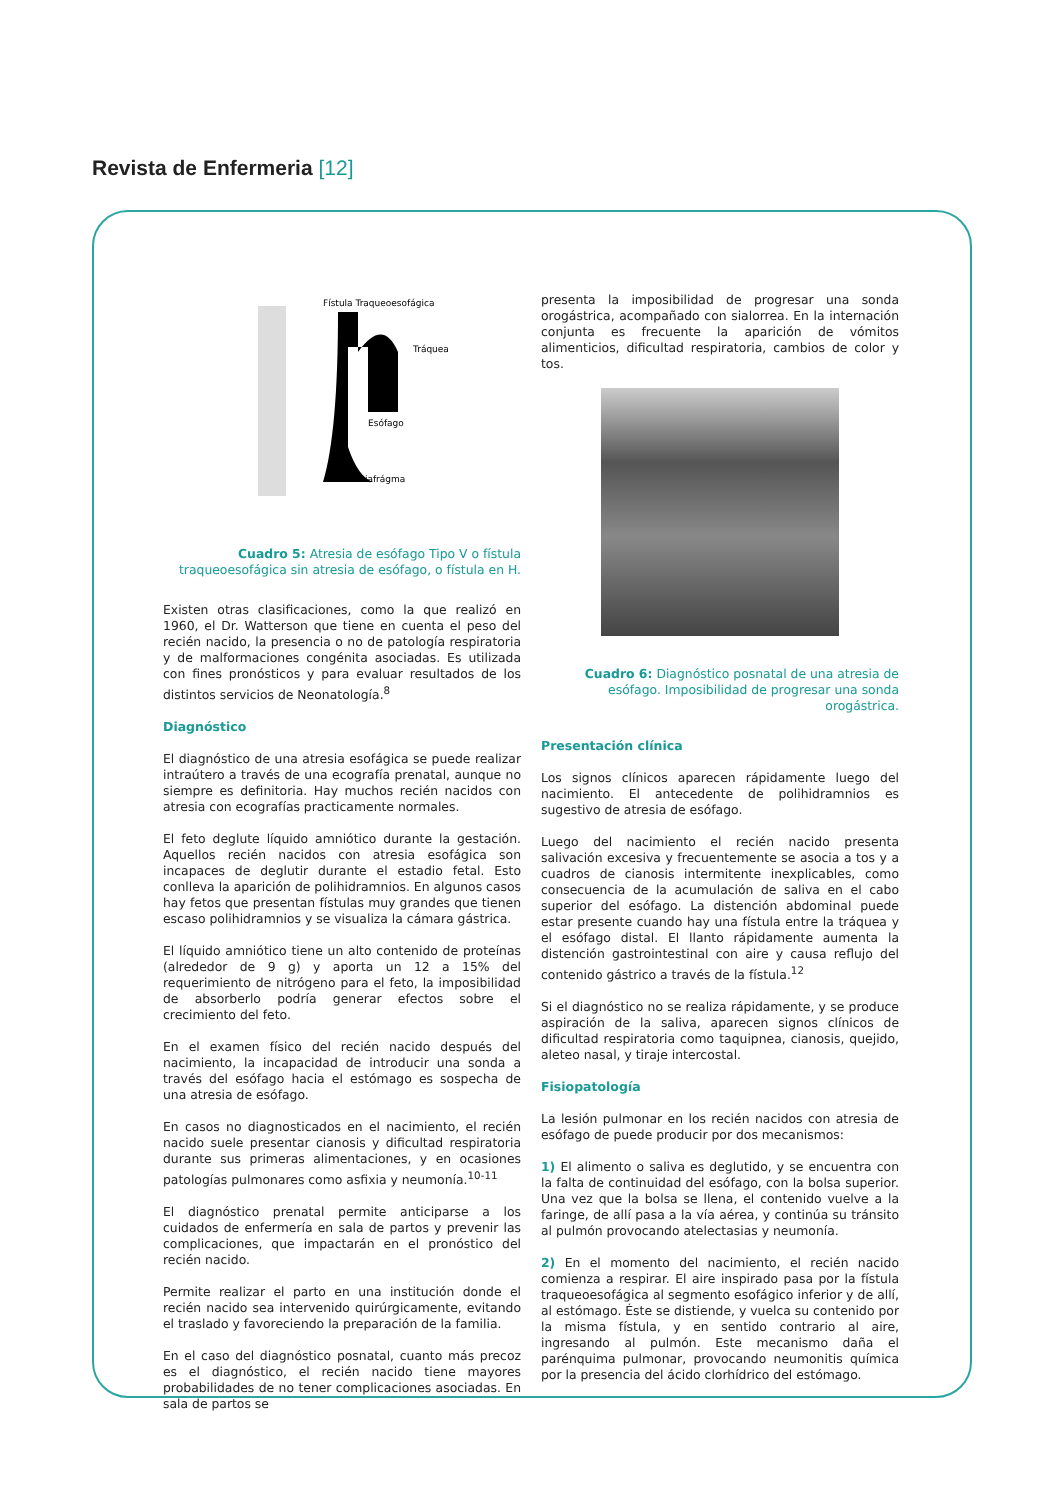Revista de Enfermeria [12]
Fístula Traqueoesofágica
Tráquea
Esófago
Diafrágma
Cuadro 5: Atresia de esófago Tipo V o fístula traqueoesofágica sin atresia de esófago, o fístula en H.
Existen otras clasificaciones, como la que realizó en 1960, el Dr. Watterson que tiene en cuenta el peso del recién nacido, la presencia o no de patología respiratoria y de malformaciones congénita asociadas. Es utilizada con fines pronósticos y para evaluar resultados de los distintos servicios de Neonatología.<sup>8</sup>
Diagnóstico
El diagnóstico de una atresia esofágica se puede realizar intraútero a través de una ecografía prenatal, aunque no siempre es definitoria. Hay muchos recién nacidos con atresia con ecografías practicamente normales.
El feto deglute líquido amniótico durante la gestación. Aquellos recién nacidos con atresia esofágica son incapaces de deglutir durante el estadio fetal. Esto conlleva la aparición de polihidramnios. En algunos casos hay fetos que presentan fístulas muy grandes que tienen escaso polihidramnios y se visualiza la cámara gástrica.
El líquido amniótico tiene un alto contenido de proteínas (alrededor de 9 g) y aporta un 12 a 15% del requerimiento de nitrógeno para el feto, la imposibilidad de absorberlo podría generar efectos sobre el crecimiento del feto.
En el examen físico del recién nacido después del nacimiento, la incapacidad de introducir una sonda a través del esófago hacia el estómago es sospecha de una atresia de esófago.
En casos no diagnosticados en el nacimiento, el recién nacido suele presentar cianosis y dificultad respiratoria durante sus primeras alimentaciones, y en ocasiones patologías pulmonares como asfixia y neumonía.<sup>10-11</sup>
El diagnóstico prenatal permite anticiparse a los cuidados de enfermería en sala de partos y prevenir las complicaciones, que impactarán en el pronóstico del recién nacido.
Permite realizar el parto en una institución donde el recién nacido sea intervenido quirúrgicamente, evitando el traslado y favoreciendo la preparación de la familia.
En el caso del diagnóstico posnatal, cuanto más precoz es el diagnóstico, el recién nacido tiene mayores probabilidades de no tener complicaciones asociadas. En sala de partos se
presenta la imposibilidad de progresar una sonda orogástrica, acompañado con sialorrea. En la internación conjunta es frecuente la aparición de vómitos alimenticios, dificultad respiratoria, cambios de color y tos.
Cuadro 6: Diagnóstico posnatal de una atresia de esófago. Imposibilidad de progresar una sonda orogástrica.
Presentación clínica
Los signos clínicos aparecen rápidamente luego del nacimiento. El antecedente de polihidramnios es sugestivo de atresia de esófago.
Luego del nacimiento el recién nacido presenta salivación excesiva y frecuentemente se asocia a tos y a cuadros de cianosis intermitente inexplicables, como consecuencia de la acumulación de saliva en el cabo superior del esófago. La distención abdominal puede estar presente cuando hay una fístula entre la tráquea y el esófago distal. El llanto rápidamente aumenta la distención gastrointestinal con aire y causa reflujo del contenido gástrico a través de la fístula.<sup>12</sup>
Si el diagnóstico no se realiza rápidamente, y se produce aspiración de la saliva, aparecen signos clínicos de dificultad respiratoria como taquipnea, cianosis, quejido, aleteo nasal, y tiraje intercostal.
Fisiopatología
La lesión pulmonar en los recién nacidos con atresia de esófago de puede producir por dos mecanismos:
1) El alimento o saliva es deglutido, y se encuentra con la falta de continuidad del esófago, con la bolsa superior. Una vez que la bolsa se llena, el contenido vuelve a la faringe, de allí pasa a la vía aérea, y continúa su tránsito al pulmón provocando atelectasias y neumonía.
2) En el momento del nacimiento, el recién nacido comienza a respirar. El aire inspirado pasa por la fístula traqueoesofágica al segmento esofágico inferior y de allí, al estómago. Éste se distiende, y vuelca su contenido por la misma fístula, y en sentido contrario al aire, ingresando al pulmón. Este mecanismo daña el parénquima pulmonar, provocando neumonitis química por la presencia del ácido clorhídrico del estómago.